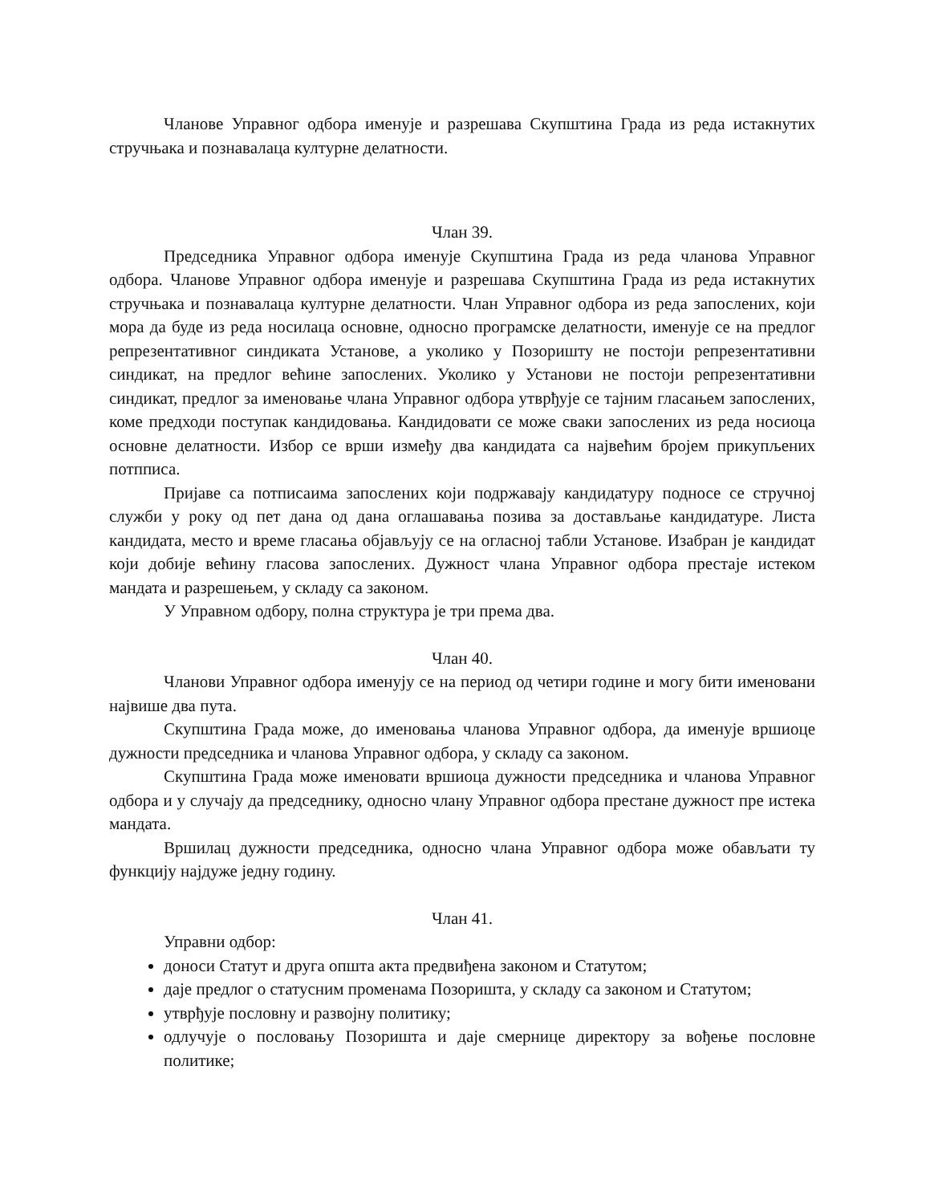Чланове Управног одбора именује и разрешава Скупштина Града из реда истакнутих стручњака и познавалаца културне делатности.
Члан 39.
Председника Управног одбора именује Скупштина Града из реда чланова Управног одбора. Чланове Управног одбора именује и разрешава Скупштина Града из реда истакнутих стручњака и познавалаца културне делатности. Члан Управног одбора из реда запослених, који мора да буде из реда носилаца основне, односно програмске делатности, именује се на предлог репрезентативног синдиката Установе, а уколико у Позоришту не постоји репрезентативни синдикат, на предлог већине запослених. Уколико у Установи не постоји репрезентативни синдикат, предлог за именовање члана Управног одбора утврђује се тајним гласањем запослених, коме предходи поступак кандидовања. Кандидовати се може сваки запослених из реда носиоца основне делатности. Избор се врши између два кандидата са највећим бројем прикупљених потпписа.
Пријаве са потписаима запослених који подржавају кандидатуру подносе се стручној служби у року од пет дана од дана оглашавања позива за достављање кандидатуре. Листа кандидата, место и време гласања објављују се на огласној табли Установе. Изабран је кандидат који добије већину гласова запослених. Дужност члана Управног одбора престаје истеком мандата и разрешењем, у складу са законом.
У Управном одбору, полна структура је три према два.
Члан 40.
Чланови Управног одбора именују се на период од четири године и могу бити именовани највише два пута.
Скупштина Града може, до именовања чланова Управног одбора, да именује вршиоце дужности председника и чланова Управног одбора, у складу са законом.
Скупштина Града може именовати вршиоца дужности председника и чланова Управног одбора и у случају да председнику, односно члану Управног одбора престане дужност пре истека мандата.
Вршилац дужности председника, односно члана Управног одбора може обављати ту функцију најдуже једну годину.
Члан 41.
Управни одбор:
доноси Статут и друга општа акта предвиђена законом и Статутом;
даје предлог о статусним променама Позоришта, у складу са законом и Статутом;
утврђује пословну и развојну политику;
одлучује о пословању Позоришта и даје смернице директору за вођење пословне политике;